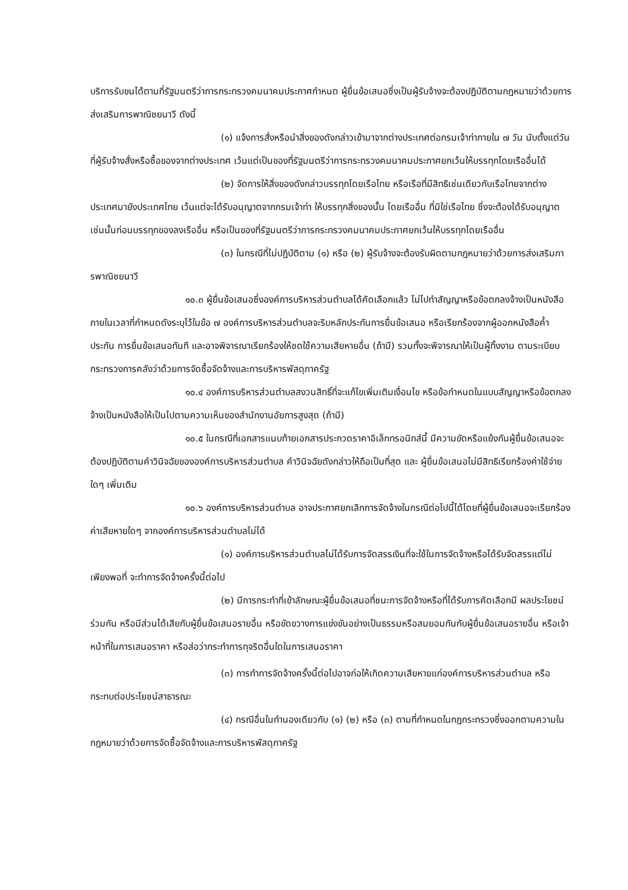บริการรับขนได้ตามที่รัฐมนตรีว่าการกระทรวงคมนาคมประกาศกำหนด ผู้ยื่นข้อเสนอซึ่งเป็นผู้รับจ้างจะต้องปฏิบัติตามกฎหมายว่าด้วยการส่งเสริมการพาณิชยนาวี ดังนี้
(๑) แจ้งการสั่งหรือนำสิ่งของดังกล่าวเข้ามาจากต่างประเทศต่อกรมเจ้าท่าภายใน ๗ วัน นับตั้งแต่วันที่ผู้รับจ้างสั่งหรือซื้อของจากต่างประเทศ เว้นแต่เป็นของที่รัฐมนตรีว่าการกระทรวงคมนาคมประกาศยกเว้นให้บรรทุกโดยเรืออื่นได้
(๒) จัดการให้สิ่งของดังกล่าวบรรทุกโดยเรือไทย หรือเรือที่มีสิทธิเช่นเดียวกับเรือไทยจากต่างประเทศมายังประเทศไทย เว้นแต่จะได้รับอนุญาตจากกรมเจ้าท่า ให้บรรทุกสิ่งของนั้น โดยเรืออื่น ที่มิใช่เรือไทย ซึ่งจะต้องได้รับอนุญาตเช่นนั้นก่อนบรรทุกของลงเรืออื่น หรือเป็นของที่รัฐมนตรีว่าการกระทรวงคมนาคมประกาศยกเว้นให้บรรทุกโดยเรืออื่น
(๓) ในกรณีที่ไม่ปฏิบัติตาม (๑) หรือ (๒) ผู้รับจ้างจะต้องรับผิดตามกฎหมายว่าด้วยการส่งเสริมการพาณิชยนาวี
๑๐.๓ ผู้ยื่นข้อเสนอซึ่งองค์การบริหารส่วนตำบลได้คัดเลือกแล้ว ไม่ไปทำสัญญาหรือข้อตกลงจ้างเป็นหนังสือภายในเวลาที่กำหนดดังระบุไว้ในข้อ ๗ องค์การบริหารส่วนตำบลจะริบหลักประกันการยื่นข้อเสนอ หรือเรียกร้องจากผู้ออกหนังสือค้ำประกัน การยื่นข้อเสนอทันที และอาจพิจารณาเรียกร้องให้ชดใช้ความเสียหายอื่น (ถ้ามี) รวมทั้งจะพิจารณาให้เป็นผู้ทิ้งงาน ตามระเบียบกระทรวงการคลังว่าด้วยการจัดซื้อจัดจ้างและการบริหารพัสดุภาครัฐ
๑๐.๔ องค์การบริหารส่วนตำบลสงวนสิทธิ์ที่จะแก้ไขเพิ่มเติมเงื่อนไข หรือข้อกำหนดในแบบสัญญาหรือข้อตกลงจ้างเป็นหนังสือให้เป็นไปตามความเห็นของสำนักงานอัยการสูงสุด (ถ้ามี)
๑๐.๕ ในกรณีที่เอกสารแนบท้ายเอกสารประกวดราคาอิเล็กทรอนิกส์นี้ มีความขัดหรือแย้งกันผู้ยื่นข้อเสนอจะต้องปฏิบัติตามคำวินิจฉัยขององค์การบริหารส่วนตำบล คำวินิจฉัยดังกล่าวให้ถือเป็นที่สุด และ ผู้ยื่นข้อเสนอไม่มีสิทธิเรียกร้องค่าใช้จ่ายใดๆ เพิ่มเติม
๑๐.๖ องค์การบริหารส่วนตำบล อาจประกาศยกเลิกการจัดจ้างในกรณีต่อไปนี้ได้โดยที่ผู้ยื่นข้อเสนอจะเรียกร้องค่าเสียหายใดๆ จากองค์การบริหารส่วนตำบลไม่ได้
(๑) องค์การบริหารส่วนตำบลไม่ได้รับการจัดสรรเงินที่จะใช้ในการจัดจ้างหรือได้รับจัดสรรแต่ไม่เพียงพอที่ จะทำการจัดจ้างครั้งนี้ต่อไป
(๒) มีการกระทำที่เข้าลักษณะผู้ยื่นข้อเสนอที่ชนะการจัดจ้างหรือที่ได้รับการคัดเลือกมี ผลประโยชน์ร่วมกัน หรือมีส่วนได้เสียกับผู้ยื่นข้อเสนอรายอื่น หรือขัดขวางการแข่งขันอย่างเป็นธรรมหรือสมยอมกันกับผู้ยื่นข้อเสนอรายอื่น หรือเจ้าหน้าที่ในการเสนอราคา หรือส่อว่ากระทำการทุจริตอื่นใดในการเสนอราคา
(๓) การทำการจัดจ้างครั้งนี้ต่อไปอาจก่อให้เกิดความเสียหายแก่องค์การบริหารส่วนตำบล หรือกระทบต่อประโยชน์สาธารณะ
(๔) กรณีอื่นในทำนองเดียวกับ (๑) (๒) หรือ (๓) ตามที่กำหนดในกฎกระทรวงซึ่งออกตามความในกฎหมายว่าด้วยการจัดซื้อจัดจ้างและการบริหารพัสดุภาครัฐ